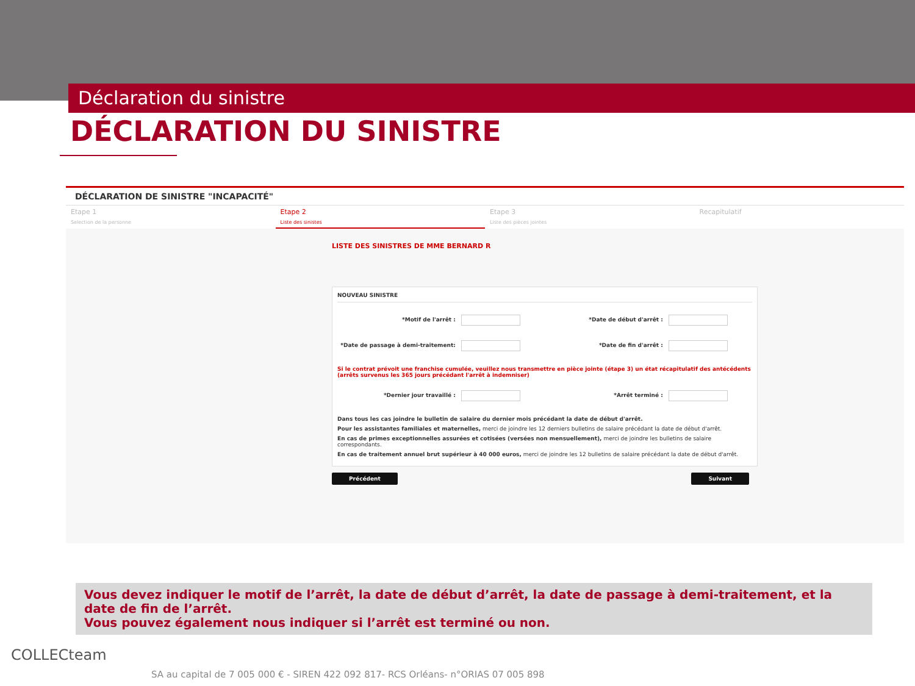Déclaration du sinistre
DÉCLARATION DU SINISTRE
DÉCLARATION DE SINISTRE "INCAPACITÉ"
Etape 1
Selection de la personne
Etape 2
Liste des sinistes
Etape 3
Liste des pièces jointes
Recapitulatif
LISTE DES SINISTRES DE MME BERNARD R
NOUVEAU SINISTRE
*Motif de l'arrêt : *Date de début d'arrêt :
*Date de passage à demi-traitement:
*Date de fin d'arrêt :
Si le contrat prévoit une franchise cumulée, veuillez nous transmettre en pièce jointe (étape 3) un état récapitulatif des antécédents (arrêts survenus les 365 jours précédant l'arrêt à indemniser)
*Dernier jour travaillé : *Arrêt terminé :
Dans tous les cas joindre le bulletin de salaire du dernier mois précédant la date de début d'arrêt.
Pour les assistantes familiales et maternelles, merci de joindre les 12 derniers bulletins de salaire précédant la date de début d'arrêt.
En cas de primes exceptionnelles assurées et cotisées (versées non mensuellement), merci de joindre les bulletins de salaire correspondants.
En cas de traitement annuel brut supérieur à 40 000 euros, merci de joindre les 12 bulletins de salaire précédant la date de début d'arrêt.
Précédent Suivant
Vous devez indiquer le motif de l’arrêt, la date de début d’arrêt, la date de passage à demi-traitement, et la date de fin de l’arrêt.
Vous pouvez également nous indiquer si l’arrêt est terminé ou non.
COLLECteam
SA au capital de 7 005 000 € - SIREN 422 092 817- RCS Orléans- n°ORIAS 07 005 898